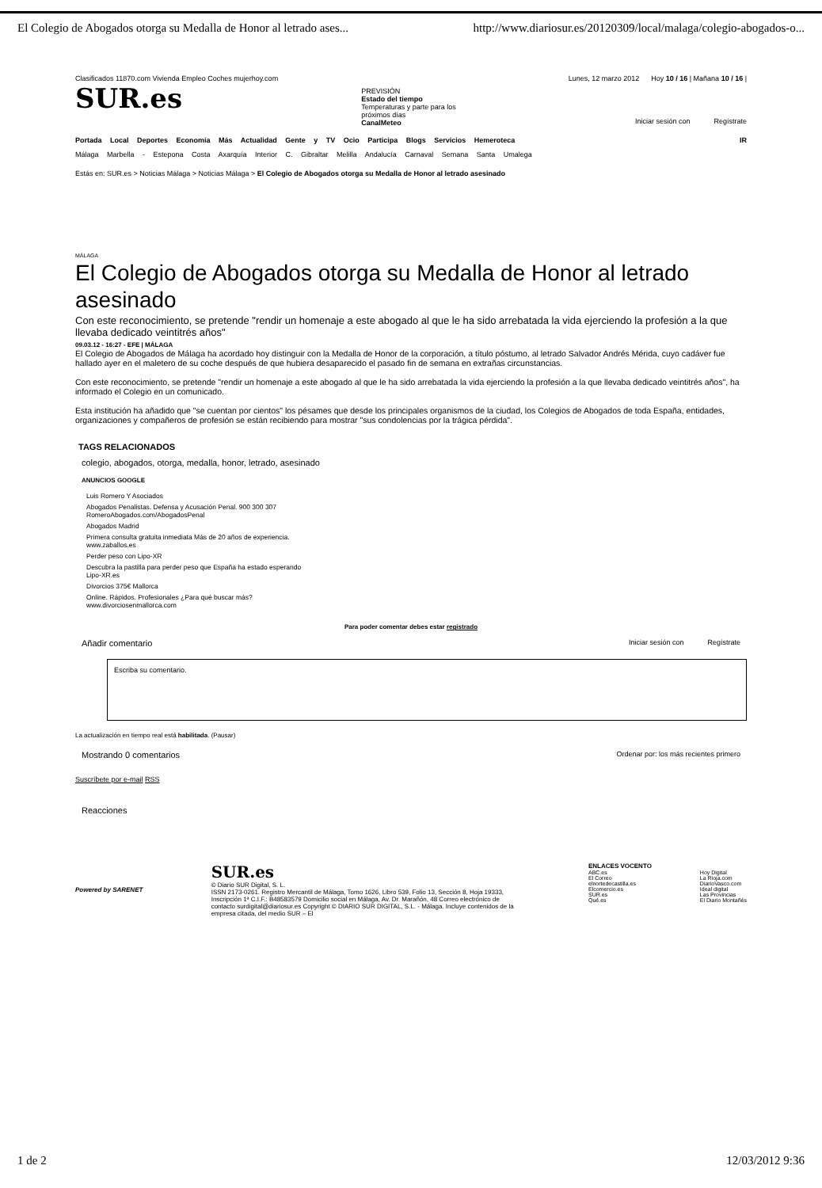El Colegio de Abogados otorga su Medalla de Honor al letrado ases... http://www.diariosur.es/20120309/local/malaga/colegio-abogados-o...
Clasificados 11870.com Vivienda Empleo Coches mujerhoy.com Lunes, 12 marzo 2012 Hoy 10 / 16 | Mañana 10 / 16 |
SUR.es PREVISIÓN
Estado del tiempo
Temperaturas y parte para los
próximos días
CanalMeteo Iniciar sesión con Regístrate
Portada Local Deportes Economía Más Actualidad Gente y TV Ocio Participa Blogs Servicios Hemeroteca IR
Málaga Marbella - Estepona Costa Axarquía Interior C. Gibraltar Melilla Andalucía Carnaval Semana Santa Umalega
Estás en: SUR.es > Noticias Málaga > Noticias Málaga > El Colegio de Abogados otorga su Medalla de Honor al letrado asesinado
MÁLAGA
El Colegio de Abogados otorga su Medalla de Honor al letrado asesinado
Con este reconocimiento, se pretende "rendir un homenaje a este abogado al que le ha sido arrebatada la vida ejerciendo la profesión a la que llevaba dedicado veintitrés años"
09.03.12 - 16:27 - EFE | MÁLAGA
El Colegio de Abogados de Málaga ha acordado hoy distinguir con la Medalla de Honor de la corporación, a título póstumo, al letrado Salvador Andrés Mérida, cuyo cadáver fue hallado ayer en el maletero de su coche después de que hubiera desaparecido el pasado fin de semana en extrañas circunstancias.
Con este reconocimiento, se pretende "rendir un homenaje a este abogado al que le ha sido arrebatada la vida ejerciendo la profesión a la que llevaba dedicado veintitrés años", ha informado el Colegio en un comunicado.
Esta institución ha añadido que "se cuentan por cientos" los pésames que desde los principales organismos de la ciudad, los Colegios de Abogados de toda España, entidades, organizaciones y compañeros de profesión se están recibiendo para mostrar "sus condolencias por la trágica pérdida".
TAGS RELACIONADOS
colegio, abogados, otorga, medalla, honor, letrado, asesinado
ANUNCIOS GOOGLE
Luis Romero Y Asociados
Abogados Penalistas. Defensa y Acusación Penal. 900 300 307
RomeroAbogados.com/AbogadosPenal
Abogados Madrid
Primera consulta gratuita inmediata Más de 20 años de experiencia.
www.zaballos.es
Perder peso con Lipo-XR
Descubra la pastilla para perder peso que España ha estado esperando
Lipo-XR.es
Divorcios 375€ Mallorca
Online. Rápidos. Profesionales ¿Para qué buscar más?
www.divorciosenmallorca.com
Para poder comentar debes estar registrado
Añadir comentario Iniciar sesión con Regístrate
Escriba su comentario.
La actualización en tiempo real está habilitada. (Pausar)
Mostrando 0 comentarios Ordenar por: los más recientes primero
Suscríbete por e-mail RSS
Reacciones
Powered by SARENET
SUR.es
© Diario SUR Digital, S. L.
ISSN 2173-0261. Registro Mercantil de Málaga, Tomo 1626, Libro 539, Folio 13, Sección 8, Hoja 19333, Inscripción 1ª C.I.F.: B48583579 Domicilio social en Málaga, Av. Dr. Marañón, 48 Correo electrónico de contacto surdigital@diariosur.es Copyright © DIARIO SUR DIGITAL, S.L. - Málaga. Incluye contenidos de la empresa citada, del medio SUR – El
ENLACES VOCENTO
ABC.es
El Correo
elnortedecastilla.es
Elcomercio.es
SUR.es
Qué.es Hoy Digital
La Rioja.com
DiarioVasco.com
Ideal digital
Las Provincias
El Diario Montañés
1 de 2 12/03/2012 9:36